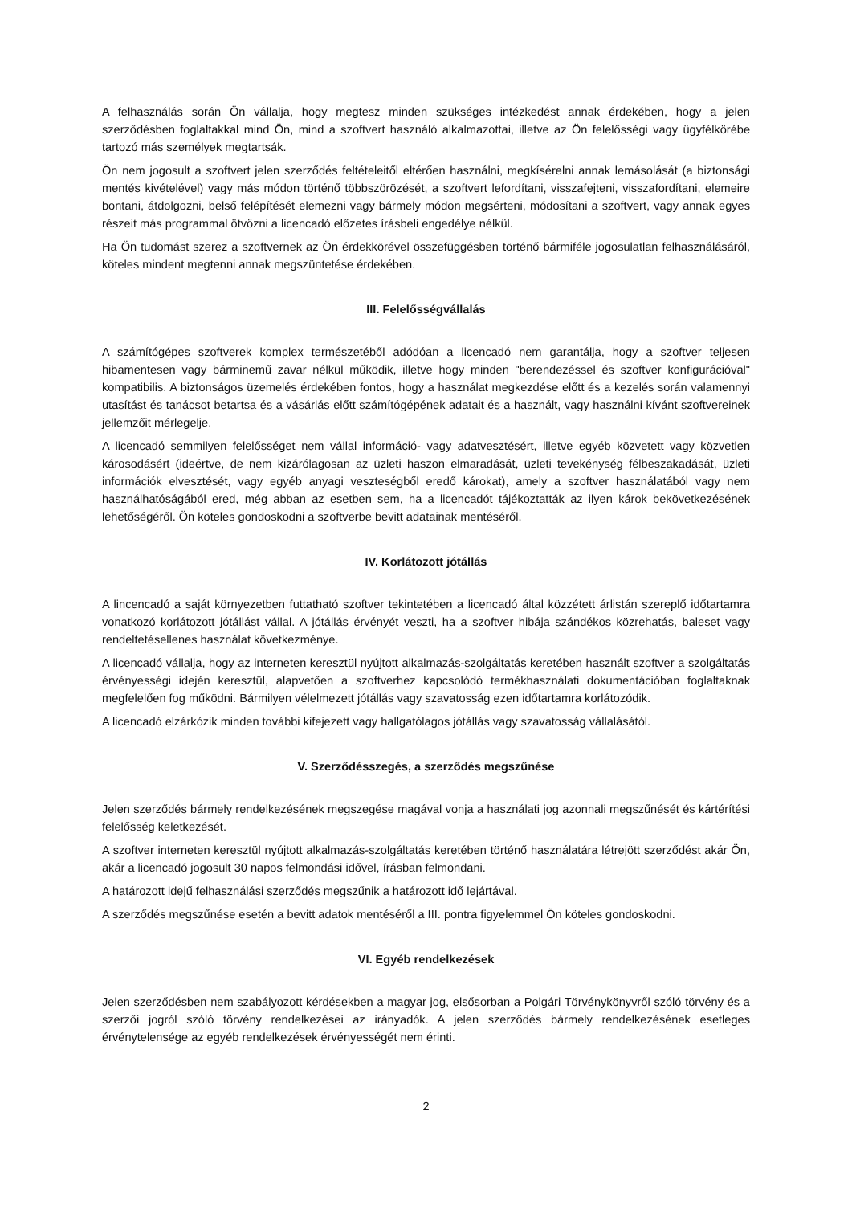A felhasználás során Ön vállalja, hogy megtesz minden szükséges intézkedést annak érdekében, hogy a jelen szerződésben foglaltakkal mind Ön, mind a szoftvert használó alkalmazottai, illetve az Ön felelősségi vagy ügyfélkörébe tartozó más személyek megtartsák.
Ön nem jogosult a szoftvert jelen szerződés feltételeitől eltérően használni, megkísérelni annak lemásolását (a biztonsági mentés kivételével) vagy más módon történő többszörözését, a szoftvert lefordítani, visszafejteni, visszafordítani, elemeire bontani, átdolgozni, belső felépítését elemezni vagy bármely módon megsérteni, módosítani a szoftvert, vagy annak egyes részeit más programmal ötvözni a licencadó előzetes írásbeli engedélye nélkül.
Ha Ön tudomást szerez a szoftvernek az Ön érdekkörével összefüggésben történő bármiféle jogosulatlan felhasználásáról, köteles mindent megtenni annak megszüntetése érdekében.
III. Felelősségvállalás
A számítógépes szoftverek komplex természetéből adódóan a licencadó nem garantálja, hogy a szoftver teljesen hibamentesen vagy bárminemű zavar nélkül működik, illetve hogy minden "berendezéssel és szoftver konfigurációval" kompatibilis. A biztonságos üzemelés érdekében fontos, hogy a használat megkezdése előtt és a kezelés során valamennyi utasítást és tanácsot betartsa és a vásárlás előtt számítógépének adatait és a használt, vagy használni kívánt szoftvereinek jellemzőit mérlegelje.
A licencadó semmilyen felelősséget nem vállal információ- vagy adatvesztésért, illetve egyéb közvetett vagy közvetlen károsodásért (ideértve, de nem kizárólagosan az üzleti haszon elmaradását, üzleti tevekénység félbeszakadását, üzleti információk elvesztését, vagy egyéb anyagi veszteségből eredő károkat), amely a szoftver használatából vagy nem használhatóságából ered, még abban az esetben sem, ha a licencadót tájékoztatták az ilyen károk bekövetkezésének lehetőségéről. Ön köteles gondoskodni a szoftverbe bevitt adatainak mentéséről.
IV. Korlátozott jótállás
A lincencadó a saját környezetben futtatható szoftver tekintetében a licencadó által közzétett árlistán szereplő időtartamra vonatkozó korlátozott jótállást vállal. A jótállás érvényét veszti, ha a szoftver hibája szándékos közrehatás, baleset vagy rendeltetésellenes használat következménye.
A licencadó vállalja, hogy az interneten keresztül nyújtott alkalmazás-szolgáltatás keretében használt szoftver a szolgáltatás érvényességi idején keresztül, alapvetően a szoftverhez kapcsolódó termékhasználati dokumentációban foglaltaknak megfelelően fog működni. Bármilyen vélelmezett jótállás vagy szavatosság ezen időtartamra korlátozódik.
A licencadó elzárkózik minden további kifejezett vagy hallgatólagos jótállás vagy szavatosság vállalásától.
V. Szerződésszegés, a szerződés megszűnése
Jelen szerződés bármely rendelkezésének megszegése magával vonja a használati jog azonnali megszűnését és kártérítési felelősség keletkezését.
A szoftver interneten keresztül nyújtott alkalmazás-szolgáltatás keretében történő használatára létrejött szerződést akár Ön, akár a licencadó jogosult 30 napos felmondási idővel, írásban felmondani.
A határozott idejű felhasználási szerződés megszűnik a határozott idő lejártával.
A szerződés megszűnése esetén a bevitt adatok mentéséről a III. pontra figyelemmel Ön köteles gondoskodni.
VI. Egyéb rendelkezések
Jelen szerződésben nem szabályozott kérdésekben a magyar jog, elsősorban a Polgári Törvénykönyvről szóló törvény és a szerzői jogról szóló törvény rendelkezései az irányadók. A jelen szerződés bármely rendelkezésének esetleges érvénytelensége az egyéb rendelkezések érvényességét nem érinti.
2